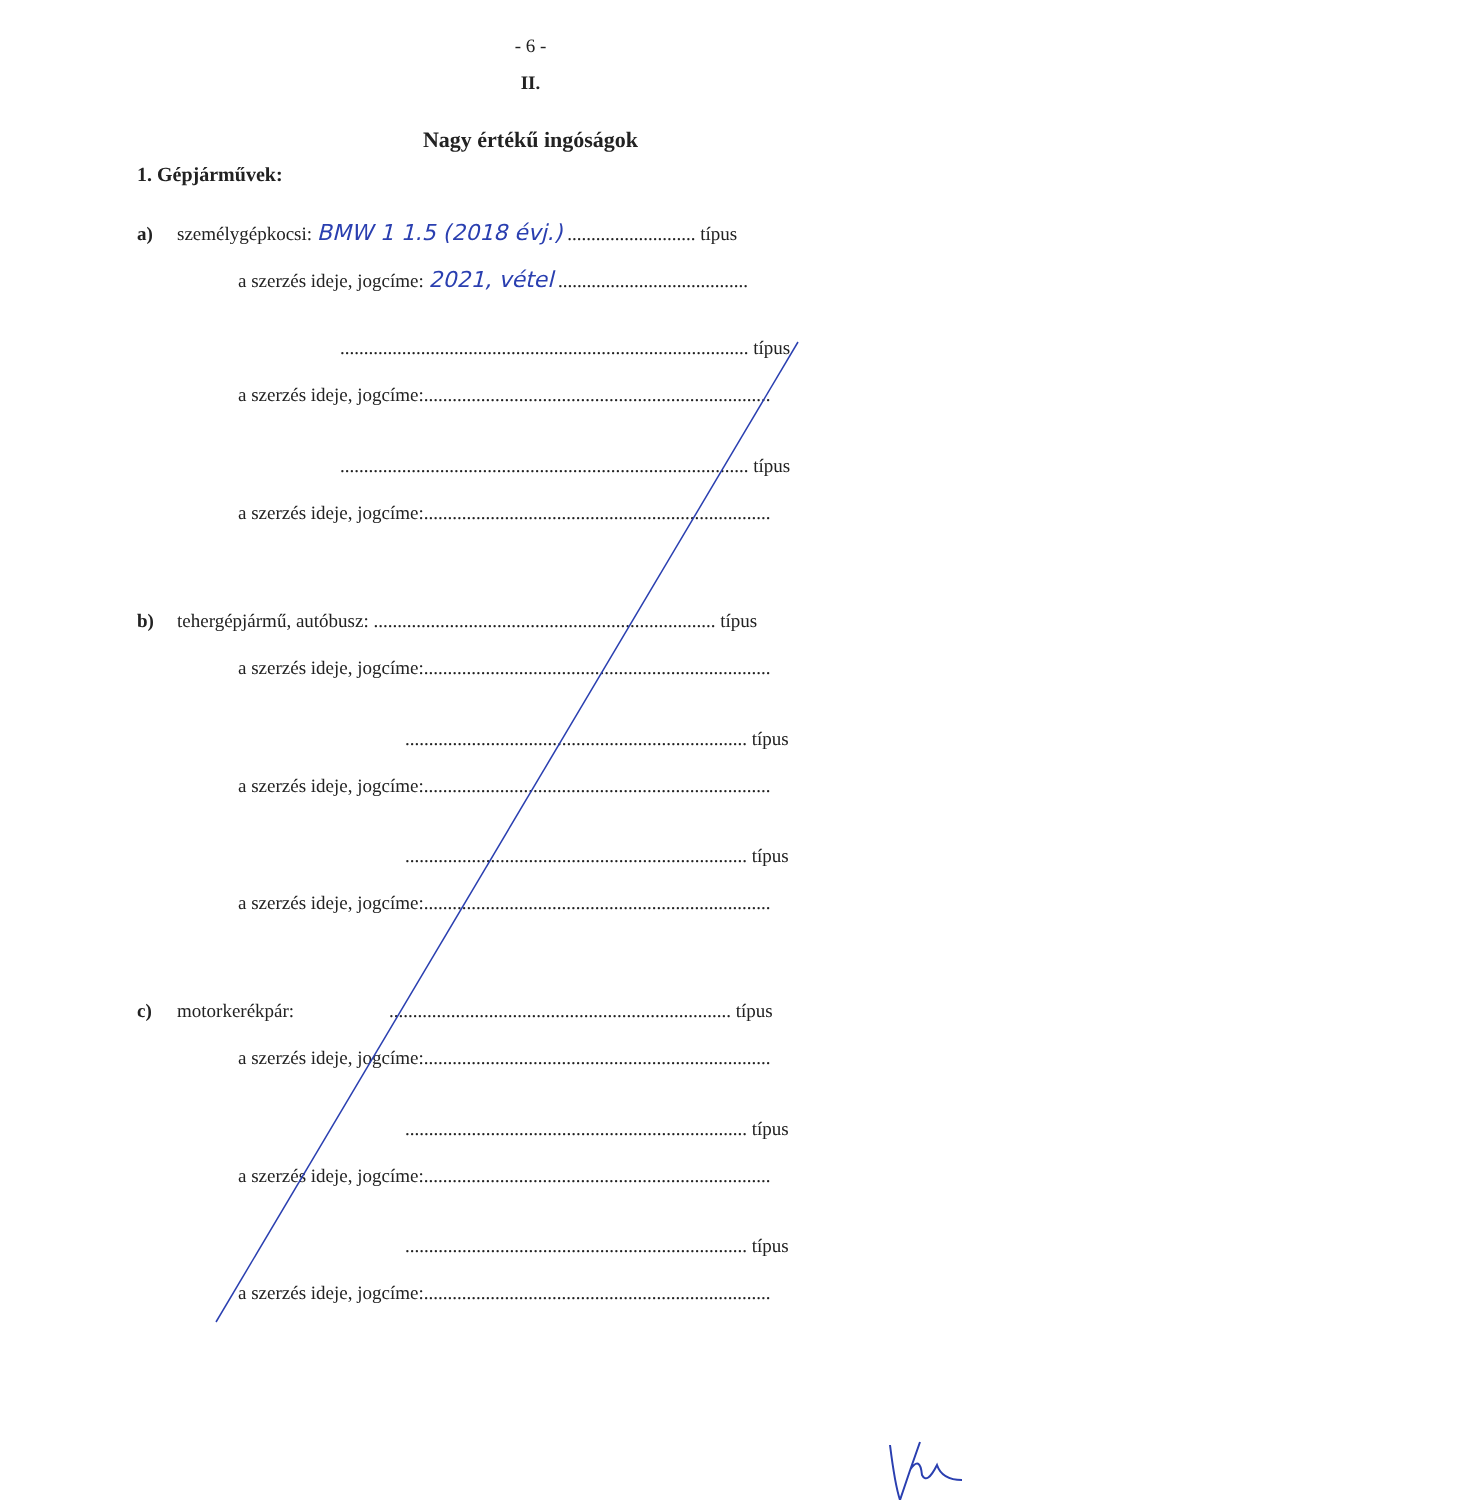- 6 -
II.
Nagy értékű ingóságok
1. Gépjárművek:
a) személygépkocsi: BMW 1 1.5 (2018 évj.) ........................... típus
a szerzés ideje, jogcíme: 2021, vétel ........................................
...................................................................................... típus
a szerzés ideje, jogcíme:.........................................................................
...................................................................................... típus
a szerzés ideje, jogcíme:.........................................................................
b) tehergépjármű, autóbusz: ........................................................................ típus
a szerzés ideje, jogcíme:.........................................................................
........................................................................ típus
a szerzés ideje, jogcíme:.........................................................................
........................................................................ típus
a szerzés ideje, jogcíme:.........................................................................
c) motorkerékpár: ........................................................................ típus
a szerzés ideje, jogcíme:.........................................................................
........................................................................ típus
a szerzés ideje, jogcíme:.........................................................................
........................................................................ típus
a szerzés ideje, jogcíme:.........................................................................